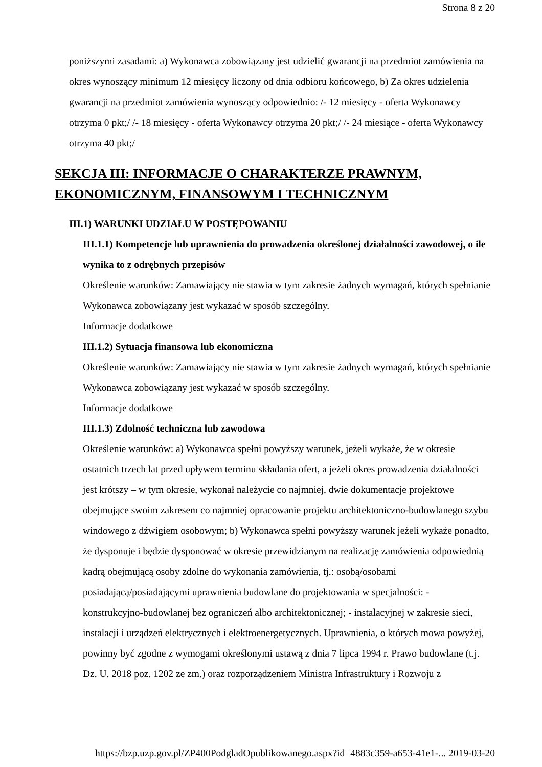Strona 8 z 20
poniższymi zasadami: a) Wykonawca zobowiązany jest udzielić gwarancji na przedmiot zamówienia na okres wynoszący minimum 12 miesięcy liczony od dnia odbioru końcowego, b) Za okres udzielenia gwarancji na przedmiot zamówienia wynoszący odpowiednio: /- 12 miesięcy - oferta Wykonawcy otrzyma 0 pkt;/ /- 18 miesięcy - oferta Wykonawcy otrzyma 20 pkt;/ /- 24 miesiące - oferta Wykonawcy otrzyma 40 pkt;/
SEKCJA III: INFORMACJE O CHARAKTERZE PRAWNYM, EKONOMICZNYM, FINANSOWYM I TECHNICZNYM
III.1) WARUNKI UDZIAŁU W POSTĘPOWANIU
III.1.1) Kompetencje lub uprawnienia do prowadzenia określonej działalności zawodowej, o ile wynika to z odrębnych przepisów
Określenie warunków: Zamawiający nie stawia w tym zakresie żadnych wymagań, których spełnianie Wykonawca zobowiązany jest wykazać w sposób szczególny.
Informacje dodatkowe
III.1.2) Sytuacja finansowa lub ekonomiczna
Określenie warunków: Zamawiający nie stawia w tym zakresie żadnych wymagań, których spełnianie Wykonawca zobowiązany jest wykazać w sposób szczególny.
Informacje dodatkowe
III.1.3) Zdolność techniczna lub zawodowa
Określenie warunków: a) Wykonawca spełni powyższy warunek, jeżeli wykaże, że w okresie ostatnich trzech lat przed upływem terminu składania ofert, a jeżeli okres prowadzenia działalności jest krótszy – w tym okresie, wykonał należycie co najmniej, dwie dokumentacje projektowe obejmujące swoim zakresem co najmniej opracowanie projektu architektoniczno-budowlanego szybu windowego z dźwigiem osobowym; b) Wykonawca spełni powyższy warunek jeżeli wykaże ponadto, że dysponuje i będzie dysponować w okresie przewidzianym na realizację zamówienia odpowiednią kadrą obejmującą osoby zdolne do wykonania zamówienia, tj.: osobą/osobami posiadającą/posiadającymi uprawnienia budowlane do projektowania w specjalności: - konstrukcyjno-budowlanej bez ograniczeń albo architektonicznej; - instalacyjnej w zakresie sieci, instalacji i urządzeń elektrycznych i elektroenergetycznych. Uprawnienia, o których mowa powyżej, powinny być zgodne z wymogami określonymi ustawą z dnia 7 lipca 1994 r. Prawo budowlane (t.j. Dz. U. 2018 poz. 1202 ze zm.) oraz rozporządzeniem Ministra Infrastruktury i Rozwoju z
https://bzp.uzp.gov.pl/ZP400PodgladOpublikowanego.aspx?id=4883c359-a653-41e1-... 2019-03-20